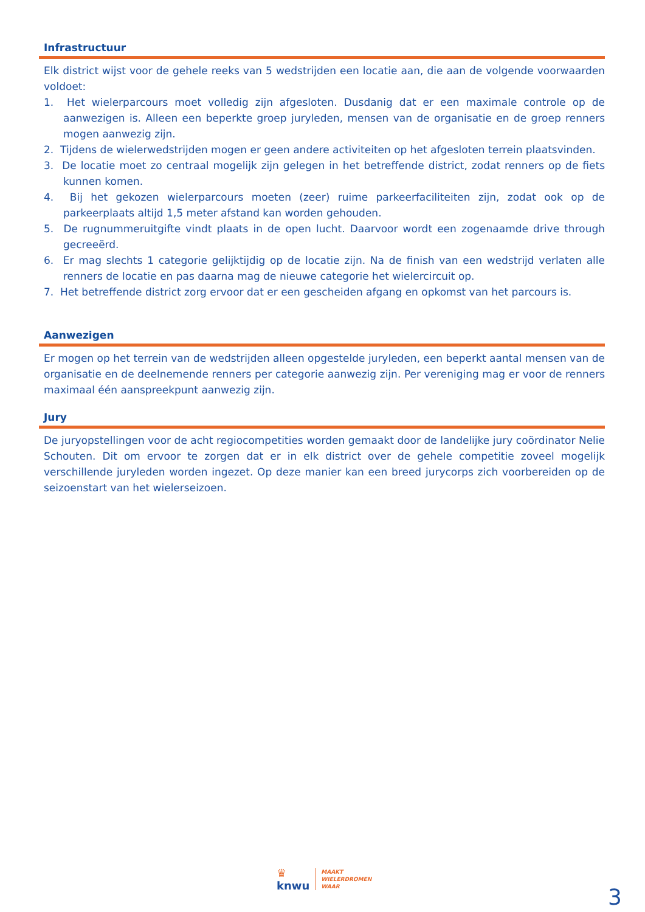Infrastructuur
Elk district wijst voor de gehele reeks van 5 wedstrijden een locatie aan, die aan de volgende voorwaarden voldoet:
1. Het wielerparcours moet volledig zijn afgesloten. Dusdanig dat er een maximale controle op de aanwezigen is. Alleen een beperkte groep juryleden, mensen van de organisatie en de groep renners mogen aanwezig zijn.
2. Tijdens de wielerwedstrijden mogen er geen andere activiteiten op het afgesloten terrein plaatsvinden.
3. De locatie moet zo centraal mogelijk zijn gelegen in het betreffende district, zodat renners op de fiets kunnen komen.
4. Bij het gekozen wielerparcours moeten (zeer) ruime parkeerfaciliteiten zijn, zodat ook op de parkeerplaats altijd 1,5 meter afstand kan worden gehouden.
5. De rugnummeruitgifte vindt plaats in de open lucht. Daarvoor wordt een zogenaamde drive through gecreeërd.
6. Er mag slechts 1 categorie gelijktijdig op de locatie zijn. Na de finish van een wedstrijd verlaten alle renners de locatie en pas daarna mag de nieuwe categorie het wielercircuit op.
7. Het betreffende district zorg ervoor dat er een gescheiden afgang en opkomst van het parcours is.
Aanwezigen
Er mogen op het terrein van de wedstrijden alleen opgestelde juryleden, een beperkt aantal mensen van de organisatie en de deelnemende renners per categorie aanwezig zijn. Per vereniging mag er voor de renners maximaal één aanspreekpunt aanwezig zijn.
Jury
De juryopstellingen voor de acht regiocompetities worden gemaakt door de landelijke jury coördinator Nelie Schouten. Dit om ervoor te zorgen dat er in elk district over de gehele competitie zoveel mogelijk verschillende juryleden worden ingezet. Op deze manier kan een breed jurycorps zich voorbereiden op de seizoenstart van het wielerseizoen.
♛
knwu
MAAKT
WIELERDROMEN
WAAR
3